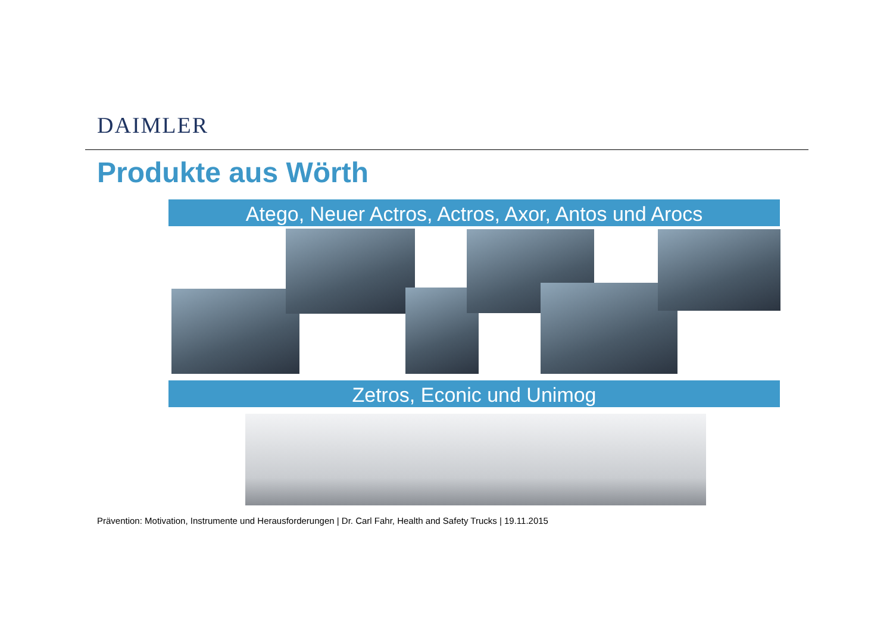DAIMLER
Produkte aus Wörth
Atego, Neuer Actros, Actros, Axor, Antos und Arocs
Zetros, Econic und Unimog
Prävention: Motivation, Instrumente und Herausforderungen | Dr. Carl Fahr, Health and Safety Trucks | 19.11.2015